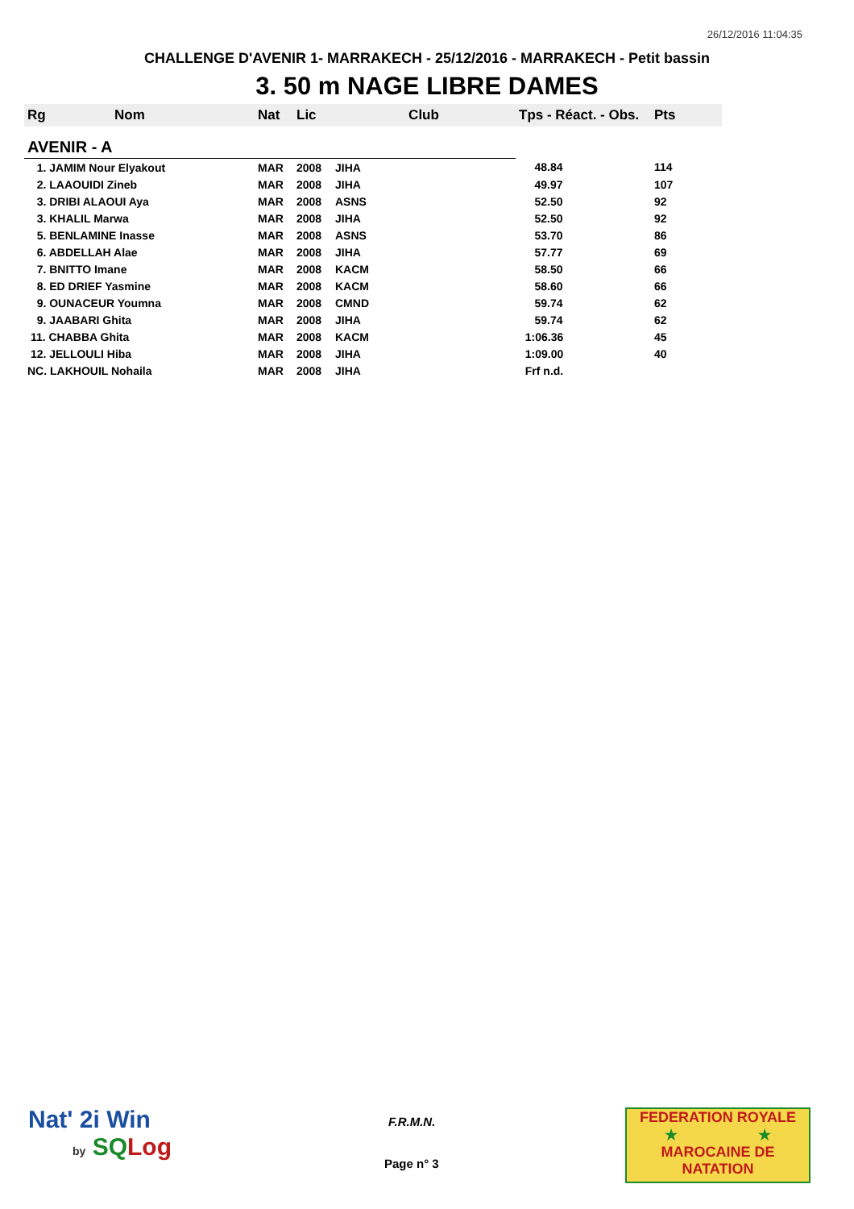26/12/2016 11:04:35
CHALLENGE D'AVENIR 1- MARRAKECH - 25/12/2016 - MARRAKECH - Petit bassin
3. 50 m NAGE LIBRE DAMES
| Rg | Nom | Nat | Lic | Club | Tps - Réact. - Obs. | Pts |
| --- | --- | --- | --- | --- | --- | --- |
| AVENIR - A | | | | | | |
| 1. JAMIM Nour Elyakout | | MAR | 2008 | JIHA | 48.84 | 114 |
| 2. LAAOUIDI Zineb | | MAR | 2008 | JIHA | 49.97 | 107 |
| 3. DRIBI ALAOUI Aya | | MAR | 2008 | ASNS | 52.50 | 92 |
| 3. KHALIL Marwa | | MAR | 2008 | JIHA | 52.50 | 92 |
| 5. BENLAMINE Inasse | | MAR | 2008 | ASNS | 53.70 | 86 |
| 6. ABDELLAH Alae | | MAR | 2008 | JIHA | 57.77 | 69 |
| 7. BNITTO Imane | | MAR | 2008 | KACM | 58.50 | 66 |
| 8. ED DRIEF Yasmine | | MAR | 2008 | KACM | 58.60 | 66 |
| 9. OUNACEUR Youmna | | MAR | 2008 | CMND | 59.74 | 62 |
| 9. JAABARI Ghita | | MAR | 2008 | JIHA | 59.74 | 62 |
| 11. CHABBA Ghita | | MAR | 2008 | KACM | 1:06.36 | 45 |
| 12. JELLOULI Hiba | | MAR | 2008 | JIHA | 1:09.00 | 40 |
| NC. LAKHOUIL Nohaila | | MAR | 2008 | JIHA | Frf n.d. | |
Nat' 2i Win
by SQ Log
F.R.M.N.
Page n° 3
FEDERATION ROYALE
★ ★
MAROCAINE DE NATATION